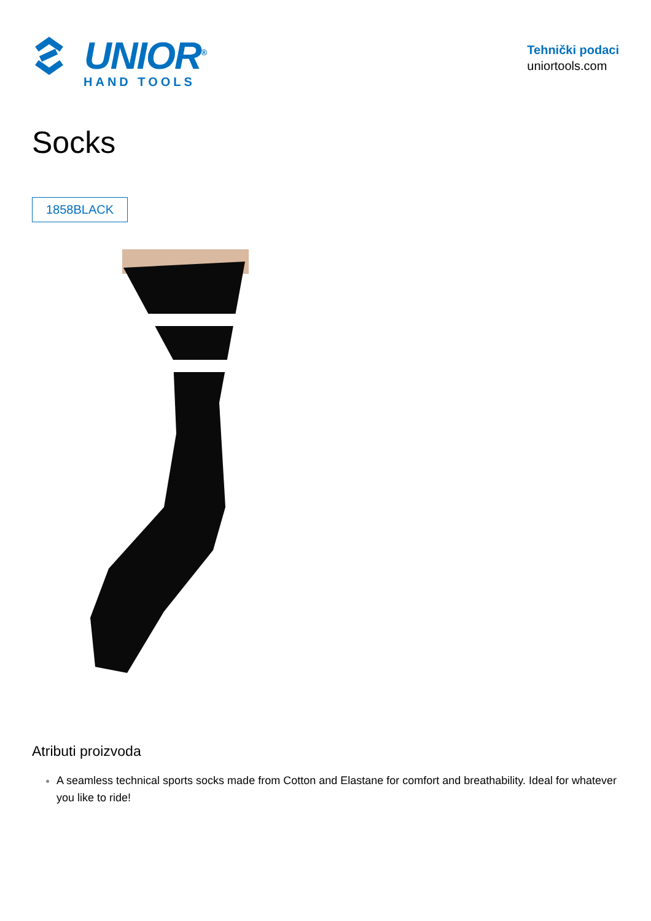UNIOR<sup>®</sup>
HAND TOOLS
Tehnički podaci
uniortools.com
Socks
1858BLACK
Atributi proizvoda
A seamless technical sports socks made from Cotton and Elastane for comfort and breathability. Ideal for whatever you like to ride!